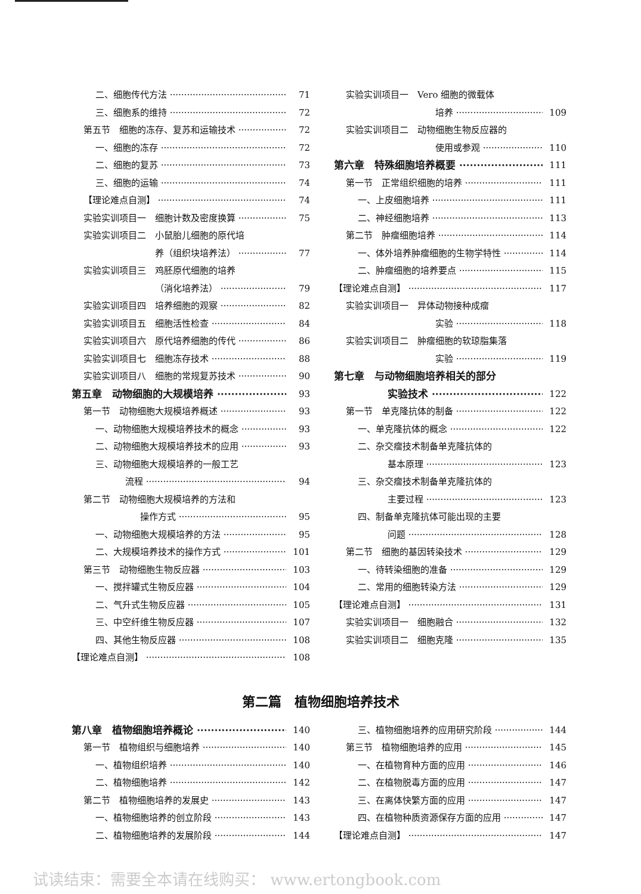二、细胞传代方法 71
三、细胞系的维持 72
第五节　细胞的冻存、复苏和运输技术 72
一、细胞的冻存 72
二、细胞的复苏 73
三、细胞的运输 74
【理论难点自测】 74
实验实训项目一　细胞计数及密度换算 75
实验实训项目二　小鼠胎儿细胞的原代培
养（组织块培养法） 77
实验实训项目三　鸡胚原代细胞的培养
（消化培养法） 79
实验实训项目四　培养细胞的观察 82
实验实训项目五　细胞活性检查 84
实验实训项目六　原代培养细胞的传代 86
实验实训项目七　细胞冻存技术 88
实验实训项目八　细胞的常规复苏技术 90
第五章　动物细胞的大规模培养 93
第一节　动物细胞大规模培养概述 93
一、动物细胞大规模培养技术的概念 93
二、动物细胞大规模培养技术的应用 93
三、动物细胞大规模培养的一般工艺
流程 94
第二节　动物细胞大规模培养的方法和
操作方式 95
一、动物细胞大规模培养的方法 95
二、大规模培养技术的操作方式 101
第三节　动物细胞生物反应器 103
一、搅拌罐式生物反应器 104
二、气升式生物反应器 105
三、中空纤维生物反应器 107
四、其他生物反应器 108
【理论难点自测】 108
实验实训项目一　Vero 细胞的微载体
培养 109
实验实训项目二　动物细胞生物反应器的
使用或参观 110
第六章　特殊细胞培养概要 111
第一节　正常组织细胞的培养 111
一、上皮细胞培养 111
二、神经细胞培养 113
第二节　肿瘤细胞培养 114
一、体外培养肿瘤细胞的生物学特性 114
二、肿瘤细胞的培养要点 115
【理论难点自测】 117
实验实训项目一　异体动物接种成瘤
实验 118
实验实训项目二　肿瘤细胞的软琼脂集落
实验 119
第七章　与动物细胞培养相关的部分
实验技术 122
第一节　单克隆抗体的制备 122
一、单克隆抗体的概念 122
二、杂交瘤技术制备单克隆抗体的
基本原理 123
三、杂交瘤技术制备单克隆抗体的
主要过程 123
四、制备单克隆抗体可能出现的主要
问题 128
第二节　细胞的基因转染技术 129
一、待转染细胞的准备 129
二、常用的细胞转染方法 129
【理论难点自测】 131
实验实训项目一　细胞融合 132
实验实训项目二　细胞克隆 135
第二篇　植物细胞培养技术
第八章　植物细胞培养概论 140
第一节　植物组织与细胞培养 140
一、植物组织培养 140
二、植物细胞培养 142
第二节　植物细胞培养的发展史 143
一、植物细胞培养的创立阶段 143
二、植物细胞培养的发展阶段 144
三、植物细胞培养的应用研究阶段 144
第三节　植物细胞培养的应用 145
一、在植物育种方面的应用 146
二、在植物脱毒方面的应用 147
三、在离体快繁方面的应用 147
四、在植物种质资源保存方面的应用 147
【理论难点自测】 147
试读结束：需要全本请在线购买： www.ertongbook.com